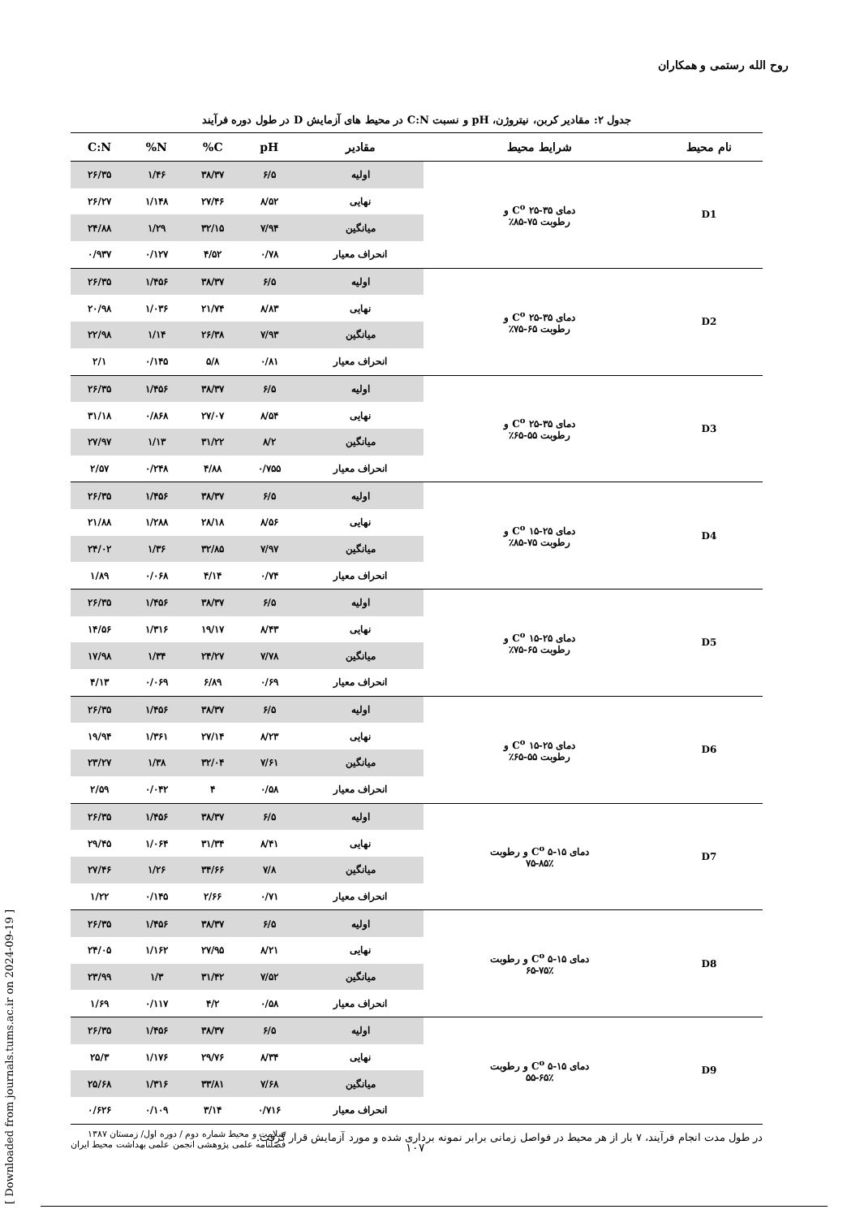روح الله رستمی و همکاران
جدول ۲: مقادیر کربن، نیتروژن، pH و نسبت C:N در محیط های آزمایش D در طول دوره فرآیند
| نام محیط | شرایط محیط | مقادیر | pH | C% | N% | C:N |
| --- | --- | --- | --- | --- | --- | --- |
| D1 | دمای C<sup>o</sup> ۲۵-۳۵ و رطوبت ۷۵-۸۵٪ | اولیه | ۶/۵ | ۳۸/۳۷ | ۱/۴۶ | ۲۶/۳۵ |
| | | نهایی | ۸/۵۲ | ۲۷/۴۶ | ۱/۱۴۸ | ۲۶/۲۷ |
| | | میانگین | ۷/۹۴ | ۳۲/۱۵ | ۱/۲۹ | ۲۴/۸۸ |
| | | انحراف معیار | ۰/۷۸ | ۴/۵۲ | ۰/۱۲۷ | ۰/۹۳۷ |
| D2 | دمای C<sup>o</sup> ۲۵-۳۵ و رطوبت ۶۵-۷۵٪ | اولیه | ۶/۵ | ۳۸/۳۷ | ۱/۴۵۶ | ۲۶/۳۵ |
| | | نهایی | ۸/۸۳ | ۲۱/۷۴ | ۱/۰۳۶ | ۲۰/۹۸ |
| | | میانگین | ۷/۹۳ | ۲۶/۳۸ | ۱/۱۴ | ۲۲/۹۸ |
| | | انحراف معیار | ۰/۸۱ | ۵/۸ | ۰/۱۴۵ | ۲/۱ |
| D3 | دمای C<sup>o</sup> ۲۵-۳۵ و رطوبت ۵۵-۶۵٪ | اولیه | ۶/۵ | ۳۸/۳۷ | ۱/۴۵۶ | ۲۶/۳۵ |
| | | نهایی | ۸/۵۴ | ۲۷/۰۷ | ۰/۸۶۸ | ۳۱/۱۸ |
| | | میانگین | ۸/۲ | ۳۱/۲۲ | ۱/۱۳ | ۲۷/۹۷ |
| | | انحراف معیار | ۰/۷۵۵ | ۴/۸۸ | ۰/۲۴۸ | ۲/۵۷ |
| D4 | دمای C<sup>o</sup> ۱۵-۲۵ و رطوبت ۷۵-۸۵٪ | اولیه | ۶/۵ | ۳۸/۳۷ | ۱/۴۵۶ | ۲۶/۳۵ |
| | | نهایی | ۸/۵۶ | ۲۸/۱۸ | ۱/۲۸۸ | ۲۱/۸۸ |
| | | میانگین | ۷/۹۷ | ۳۲/۸۵ | ۱/۳۶ | ۲۴/۰۲ |
| | | انحراف معیار | ۰/۷۴ | ۴/۱۴ | ۰/۰۶۸ | ۱/۸۹ |
| D5 | دمای C<sup>o</sup> ۱۵-۲۵ و رطوبت ۶۵-۷۵٪ | اولیه | ۶/۵ | ۳۸/۳۷ | ۱/۴۵۶ | ۲۶/۳۵ |
| | | نهایی | ۸/۴۳ | ۱۹/۱۷ | ۱/۳۱۶ | ۱۴/۵۶ |
| | | میانگین | ۷/۷۸ | ۲۴/۲۷ | ۱/۳۴ | ۱۷/۹۸ |
| | | انحراف معیار | ۰/۶۹ | ۶/۸۹ | ۰/۰۶۹ | ۴/۱۳ |
| D6 | دمای C<sup>o</sup> ۱۵-۲۵ و رطوبت ۵۵-۶۵٪ | اولیه | ۶/۵ | ۳۸/۳۷ | ۱/۴۵۶ | ۲۶/۳۵ |
| | | نهایی | ۸/۲۳ | ۲۷/۱۴ | ۱/۳۶۱ | ۱۹/۹۴ |
| | | میانگین | ۷/۶۱ | ۳۲/۰۴ | ۱/۳۸ | ۲۳/۲۷ |
| | | انحراف معیار | ۰/۵۸ | ۴ | ۰/۰۴۲ | ۲/۵۹ |
| D7 | دمای C<sup>o</sup> ۵-۱۵ و رطوبت ۷۵-۸۵٪ | اولیه | ۶/۵ | ۳۸/۳۷ | ۱/۴۵۶ | ۲۶/۳۵ |
| | | نهایی | ۸/۴۱ | ۳۱/۳۴ | ۱/۰۶۴ | ۲۹/۴۵ |
| | | میانگین | ۷/۸ | ۳۴/۶۶ | ۱/۲۶ | ۲۷/۴۶ |
| | | انحراف معیار | ۰/۷۱ | ۲/۶۶ | ۰/۱۴۵ | ۱/۲۲ |
| D8 | دمای C<sup>o</sup> ۵-۱۵ و رطوبت ۶۵-۷۵٪ | اولیه | ۶/۵ | ۳۸/۳۷ | ۱/۴۵۶ | ۲۶/۳۵ |
| | | نهایی | ۸/۲۱ | ۲۷/۹۵ | ۱/۱۶۲ | ۲۴/۰۵ |
| | | میانگین | ۷/۵۲ | ۳۱/۴۲ | ۱/۳ | ۲۳/۹۹ |
| | | انحراف معیار | ۰/۵۸ | ۴/۲ | ۰/۱۱۷ | ۱/۶۹ |
| D9 | دمای C<sup>o</sup> ۵-۱۵ و رطوبت ۵۵-۶۵٪ | اولیه | ۶/۵ | ۳۸/۳۷ | ۱/۴۵۶ | ۲۶/۳۵ |
| | | نهایی | ۸/۳۴ | ۲۹/۷۶ | ۱/۱۷۶ | ۲۵/۳ |
| | | میانگین | ۷/۶۸ | ۳۳/۸۱ | ۱/۳۱۶ | ۲۵/۶۸ |
| | | انحراف معیار | ۰/۷۱۶ | ۳/۱۴ | ۰/۱۰۹ | ۰/۶۲۶ |
در طول مدت انجام فرآیند، ۷ بار از هر محیط در فواصل زمانی برابر نمونه برداری شده و مورد آزمایش قرار گرفت.
[ Downloaded from journals.tums.ac.ir on 2024-09-19 ]
سلامت و محیط شماره دوم / دوره اول/ زمستان ۱۳۸۷
فصلنامه علمی پژوهشی انجمن علمی بهداشت محیط ایران
۱۰۷